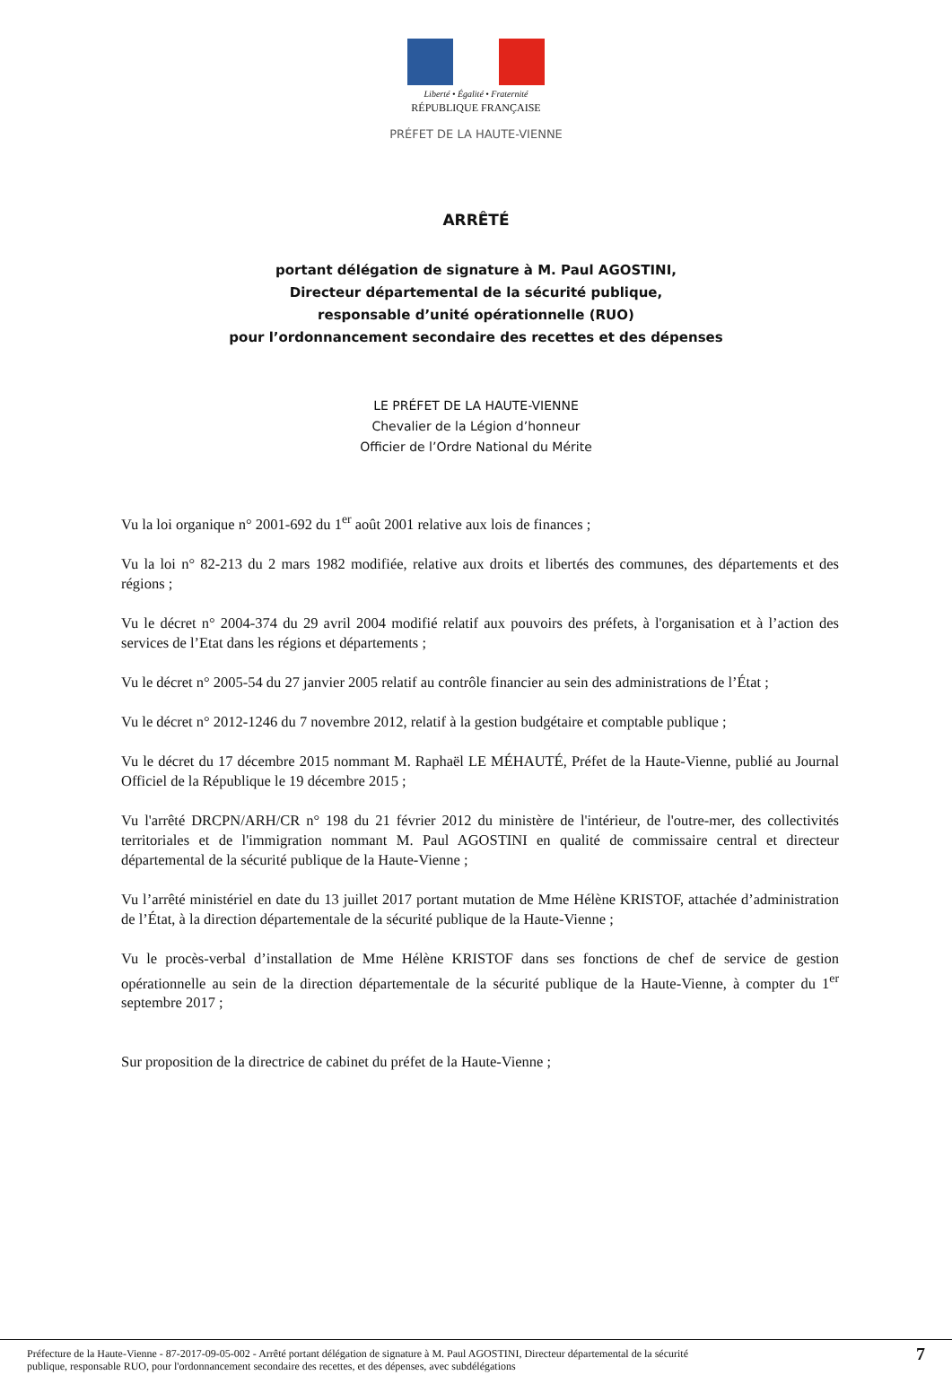Liberté • Égalité • Fraternité
RÉPUBLIQUE FRANÇAISE
PRÉFET DE LA HAUTE-VIENNE
ARRÊTÉ
portant délégation de signature à M. Paul AGOSTINI,
Directeur départemental de la sécurité publique,
responsable d’unité opérationnelle (RUO)
pour l’ordonnancement secondaire des recettes et des dépenses
LE PRÉFET DE LA HAUTE-VIENNE
Chevalier de la Légion d’honneur
Officier de l’Ordre National du Mérite
Vu la loi organique n° 2001-692 du 1<sup>er</sup> août 2001 relative aux lois de finances ;
Vu la loi n° 82-213 du 2 mars 1982 modifiée, relative aux droits et libertés des communes, des départements et des régions ;
Vu le décret n° 2004-374 du 29 avril 2004 modifié relatif aux pouvoirs des préfets, à l'organisation et à l’action des services de l’Etat dans les régions et départements ;
Vu le décret n° 2005-54 du 27 janvier 2005 relatif au contrôle financier au sein des administrations de l’État ;
Vu le décret n° 2012-1246 du 7 novembre 2012, relatif à la gestion budgétaire et comptable publique ;
Vu le décret du 17 décembre 2015 nommant M. Raphaël LE MÉHAUTÉ, Préfet de la Haute-Vienne, publié au Journal Officiel de la République le 19 décembre 2015 ;
Vu l'arrêté DRCPN/ARH/CR n° 198 du 21 février 2012 du ministère de l'intérieur, de l'outre-mer, des collectivités territoriales et de l'immigration nommant M. Paul AGOSTINI en qualité de commissaire central et directeur départemental de la sécurité publique de la Haute-Vienne ;
Vu l’arrêté ministériel en date du 13 juillet 2017 portant mutation de Mme Hélène KRISTOF, attachée d’administration de l’État, à la direction départementale de la sécurité publique de la Haute-Vienne ;
Vu le procès-verbal d’installation de Mme Hélène KRISTOF dans ses fonctions de chef de service de gestion opérationnelle au sein de la direction départementale de la sécurité publique de la Haute-Vienne, à compter du 1<sup>er</sup> septembre 2017 ;
Sur proposition de la directrice de cabinet du préfet de la Haute-Vienne ;
Préfecture de la Haute-Vienne - 87-2017-09-05-002 - Arrêté portant délégation de signature à M. Paul AGOSTINI, Directeur départemental de la sécurité
publique, responsable RUO, pour l'ordonnancement secondaire des recettes, et des dépenses, avec subdélégations 7